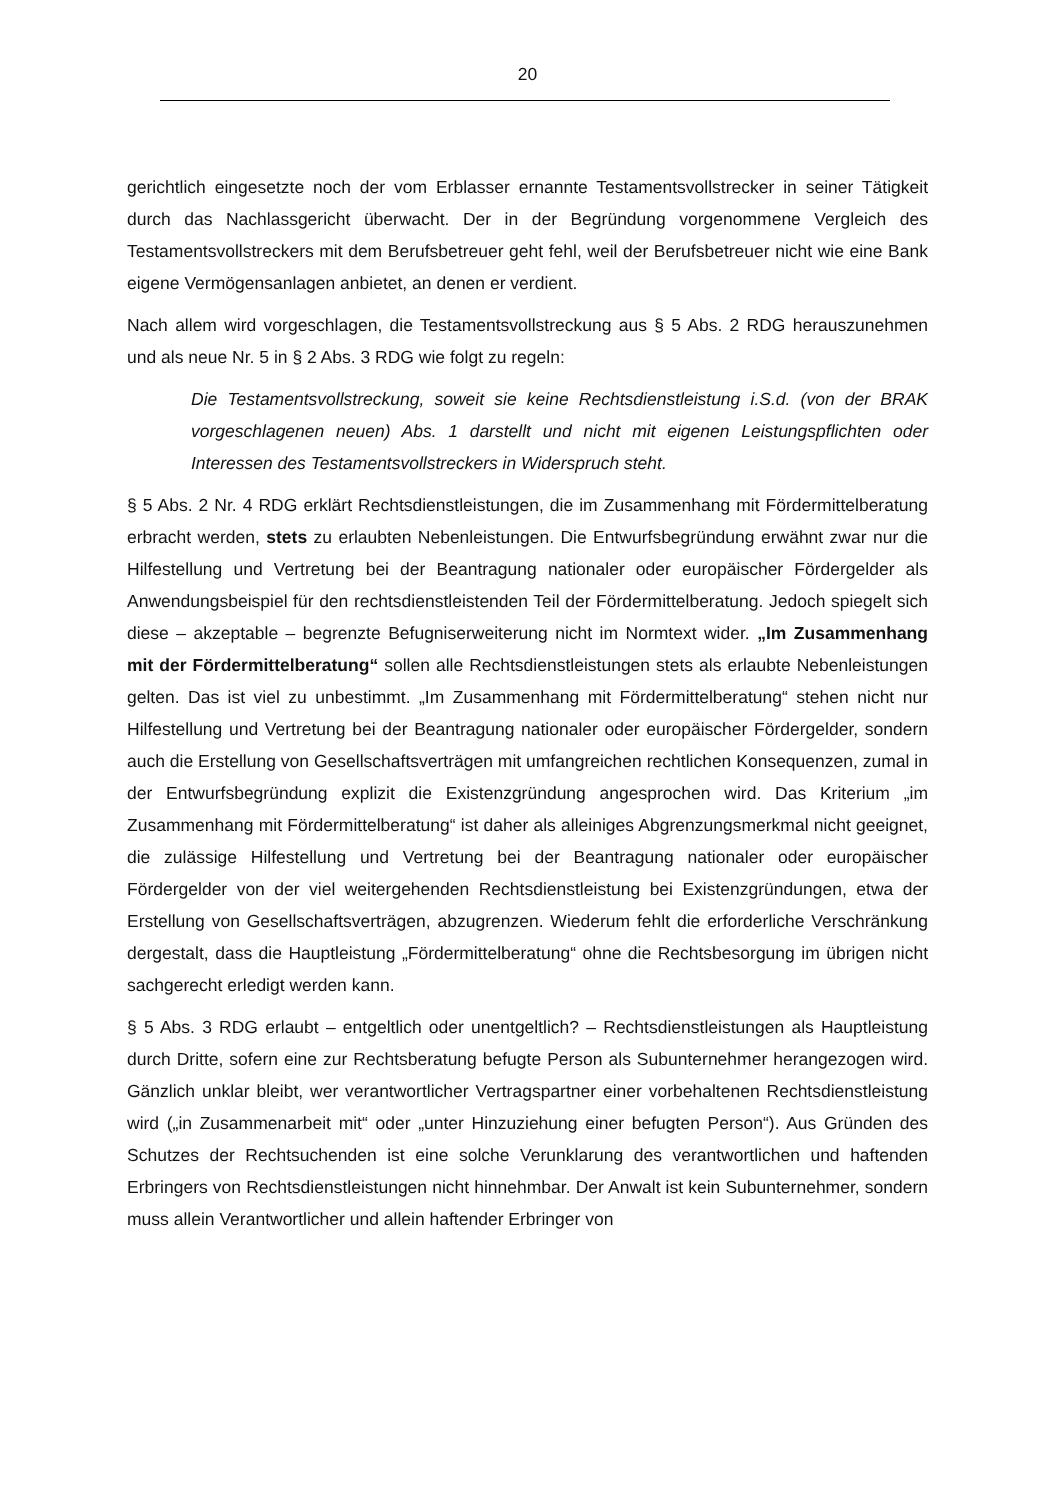20
gerichtlich eingesetzte noch der vom Erblasser ernannte Testamentsvollstrecker in seiner Tätigkeit durch das Nachlassgericht überwacht. Der in der Begründung vorgenommene Vergleich des Testamentsvollstreckers mit dem Berufsbetreuer geht fehl, weil der Berufsbetreuer nicht wie eine Bank eigene Vermögensanlagen anbietet, an denen er verdient.
Nach allem wird vorgeschlagen, die Testamentsvollstreckung aus § 5 Abs. 2 RDG herauszunehmen und als neue Nr. 5 in § 2 Abs. 3 RDG wie folgt zu regeln:
Die Testamentsvollstreckung, soweit sie keine Rechtsdienstleistung i.S.d. (von der BRAK vorgeschlagenen neuen) Abs. 1 darstellt und nicht mit eigenen Leistungspflichten oder Interessen des Testamentsvollstreckers in Widerspruch steht.
§ 5 Abs. 2 Nr. 4 RDG erklärt Rechtsdienstleistungen, die im Zusammenhang mit Fördermittelberatung erbracht werden, stets zu erlaubten Nebenleistungen. Die Entwurfsbegründung erwähnt zwar nur die Hilfestellung und Vertretung bei der Beantragung nationaler oder europäischer Fördergelder als Anwendungsbeispiel für den rechtsdienstleistenden Teil der Fördermittelberatung. Jedoch spiegelt sich diese – akzeptable – begrenzte Befugniserweiterung nicht im Normtext wider. „Im Zusammenhang mit der Fördermittelberatung“ sollen alle Rechtsdienstleistungen stets als erlaubte Nebenleistungen gelten. Das ist viel zu unbestimmt. „Im Zusammenhang mit Fördermittelberatung“ stehen nicht nur Hilfestellung und Vertretung bei der Beantragung nationaler oder europäischer Fördergelder, sondern auch die Erstellung von Gesellschaftsverträgen mit umfangreichen rechtlichen Konsequenzen, zumal in der Entwurfsbegründung explizit die Existenzgründung angesprochen wird. Das Kriterium „im Zusammenhang mit Fördermittelberatung“ ist daher als alleiniges Abgrenzungsmerkmal nicht geeignet, die zulässige Hilfestellung und Vertretung bei der Beantragung nationaler oder europäischer Fördergelder von der viel weitergehenden Rechtsdienstleistung bei Existenzgründungen, etwa der Erstellung von Gesellschaftsverträgen, abzugrenzen. Wiederum fehlt die erforderliche Verschränkung dergestalt, dass die Hauptleistung „Fördermittelberatung“ ohne die Rechtsbesorgung im übrigen nicht sachgerecht erledigt werden kann.
§ 5 Abs. 3 RDG erlaubt – entgeltlich oder unentgeltlich? – Rechtsdienstleistungen als Hauptleistung durch Dritte, sofern eine zur Rechtsberatung befugte Person als Subunternehmer herangezogen wird. Gänzlich unklar bleibt, wer verantwortlicher Vertragspartner einer vorbehaltenen Rechtsdienstleistung wird („in Zusammenarbeit mit“ oder „unter Hinzuziehung einer befugten Person“). Aus Gründen des Schutzes der Rechtsuchenden ist eine solche Verunklarung des verantwortlichen und haftenden Erbringers von Rechtsdienstleistungen nicht hinnehmbar. Der Anwalt ist kein Subunternehmer, sondern muss allein Verantwortlicher und allein haftender Erbringer von